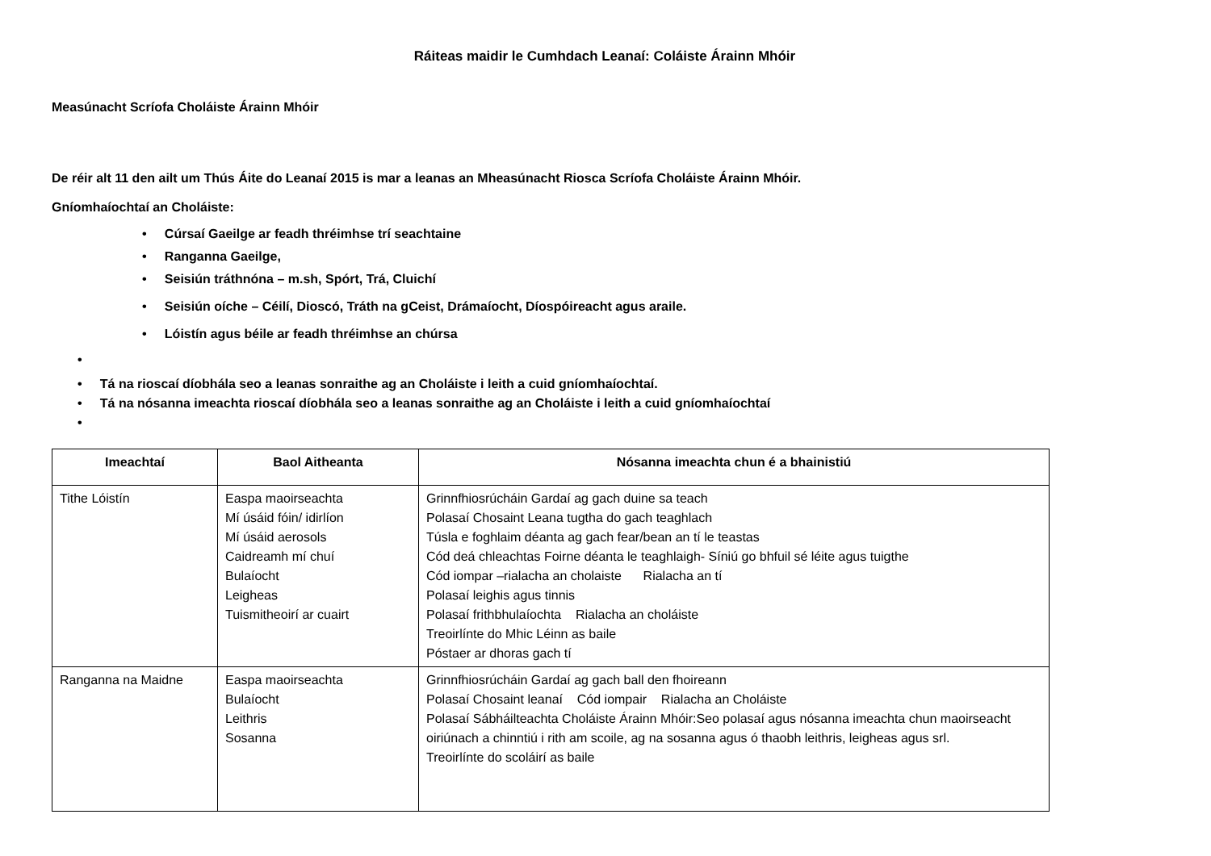Ráiteas maidir le Cumhdach Leanaí: Coláiste Árainn Mhóir
Measúnacht Scríofa Choláiste Árainn Mhóir
De réir alt 11 den ailt um Thús Áite do Leanaí 2015 is mar a leanas an Mheasúnacht Riosca Scríofa Choláiste Árainn Mhóir.
Gníomhaíochtaí an Choláiste:
• Cúrsaí Gaeilge ar feadh thréimhse trí seachtaine
• Ranganna Gaeilge,
• Seisiún tráthnóna – m.sh, Spórt, Trá, Cluichí
• Seisiún oíche – Céilí, Dioscó, Tráth na gCeist, Drámaíocht, Díospóireacht agus araile.
• Lóistín agus béile ar feadh thréimhse an chúrsa
•
• Tá na rioscaí díobhála seo a leanas sonraithe ag an Choláiste i leith a cuid gníomhaíochtaí.
• Tá na nósanna imeachta rioscaí díobhála seo a leanas sonraithe ag an Choláiste i leith a cuid gníomhaíochtaí
•
| Imeachtaí | Baol Aitheanta | Nósanna imeachta chun é a bhainistiú |
| --- | --- | --- |
| Tithe Lóistín | Easpa maoirseachta Mí úsáid fóin/ idirlíon Mí úsáid aerosols Caidreamh mí chuí Bulaíocht Leigheas Tuismitheoirí ar cuairt | Grinnfhiosrúcháin Gardaí ag gach duine sa teach Polasaí Chosaint Leana tugtha do gach teaghlach Túsla e foghlaim déanta ag gach fear/bean an tí le teastas Cód deá chleachtas Foirne déanta le teaghlaigh- Síniú go bhfuil sé léite agus tuigthe Cód iompar –rialacha an cholaiste Rialacha an tí Polasaí leighis agus tinnis Polasaí frithbhulaíochta Rialacha an choláiste Treoirlínte do Mhic Léinn as baile Póstaer ar dhoras gach tí |
| Ranganna na Maidne | Easpa maoirseachta Bulaíocht Leithris Sosanna | Grinnfhiosrúcháin Gardaí ag gach ball den fhoireann Polasaí Chosaint leanaí Cód iompair Rialacha an Choláiste Polasaí Sábháilteachta Choláiste Árainn Mhóir:Seo polasaí agus nósanna imeachta chun maoirseacht oiriúnach a chinntiú i rith am scoile, ag na sosanna agus ó thaobh leithris, leigheas agus srl. Treoirlínte do scoláirí as baile |